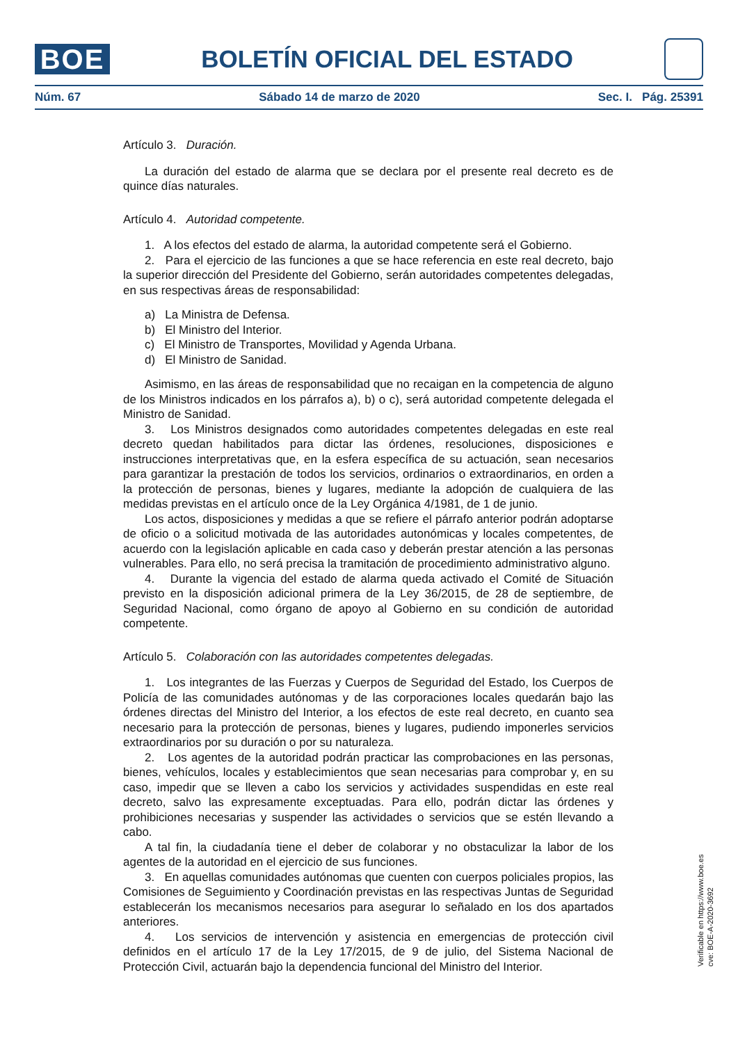BOE
BOLETÍN OFICIAL DEL ESTADO
Núm. 67 Sábado 14 de marzo de 2020 Sec. I. Pág. 25391
Artículo 3. Duración.
La duración del estado de alarma que se declara por el presente real decreto es de quince días naturales.
Artículo 4. Autoridad competente.
1. A los efectos del estado de alarma, la autoridad competente será el Gobierno.
2. Para el ejercicio de las funciones a que se hace referencia en este real decreto, bajo la superior dirección del Presidente del Gobierno, serán autoridades competentes delegadas, en sus respectivas áreas de responsabilidad:
a) La Ministra de Defensa.
b) El Ministro del Interior.
c) El Ministro de Transportes, Movilidad y Agenda Urbana.
d) El Ministro de Sanidad.
Asimismo, en las áreas de responsabilidad que no recaigan en la competencia de alguno de los Ministros indicados en los párrafos a), b) o c), será autoridad competente delegada el Ministro de Sanidad.
3. Los Ministros designados como autoridades competentes delegadas en este real decreto quedan habilitados para dictar las órdenes, resoluciones, disposiciones e instrucciones interpretativas que, en la esfera específica de su actuación, sean necesarios para garantizar la prestación de todos los servicios, ordinarios o extraordinarios, en orden a la protección de personas, bienes y lugares, mediante la adopción de cualquiera de las medidas previstas en el artículo once de la Ley Orgánica 4/1981, de 1 de junio.
Los actos, disposiciones y medidas a que se refiere el párrafo anterior podrán adoptarse de oficio o a solicitud motivada de las autoridades autonómicas y locales competentes, de acuerdo con la legislación aplicable en cada caso y deberán prestar atención a las personas vulnerables. Para ello, no será precisa la tramitación de procedimiento administrativo alguno.
4. Durante la vigencia del estado de alarma queda activado el Comité de Situación previsto en la disposición adicional primera de la Ley 36/2015, de 28 de septiembre, de Seguridad Nacional, como órgano de apoyo al Gobierno en su condición de autoridad competente.
Artículo 5. Colaboración con las autoridades competentes delegadas.
1. Los integrantes de las Fuerzas y Cuerpos de Seguridad del Estado, los Cuerpos de Policía de las comunidades autónomas y de las corporaciones locales quedarán bajo las órdenes directas del Ministro del Interior, a los efectos de este real decreto, en cuanto sea necesario para la protección de personas, bienes y lugares, pudiendo imponerles servicios extraordinarios por su duración o por su naturaleza.
2. Los agentes de la autoridad podrán practicar las comprobaciones en las personas, bienes, vehículos, locales y establecimientos que sean necesarias para comprobar y, en su caso, impedir que se lleven a cabo los servicios y actividades suspendidas en este real decreto, salvo las expresamente exceptuadas. Para ello, podrán dictar las órdenes y prohibiciones necesarias y suspender las actividades o servicios que se estén llevando a cabo.
A tal fin, la ciudadanía tiene el deber de colaborar y no obstaculizar la labor de los agentes de la autoridad en el ejercicio de sus funciones.
3. En aquellas comunidades autónomas que cuenten con cuerpos policiales propios, las Comisiones de Seguimiento y Coordinación previstas en las respectivas Juntas de Seguridad establecerán los mecanismos necesarios para asegurar lo señalado en los dos apartados anteriores.
4. Los servicios de intervención y asistencia en emergencias de protección civil definidos en el artículo 17 de la Ley 17/2015, de 9 de julio, del Sistema Nacional de Protección Civil, actuarán bajo la dependencia funcional del Ministro del Interior.
Verificable en https://www.boe.es
cve: BOE-A-2020-3692